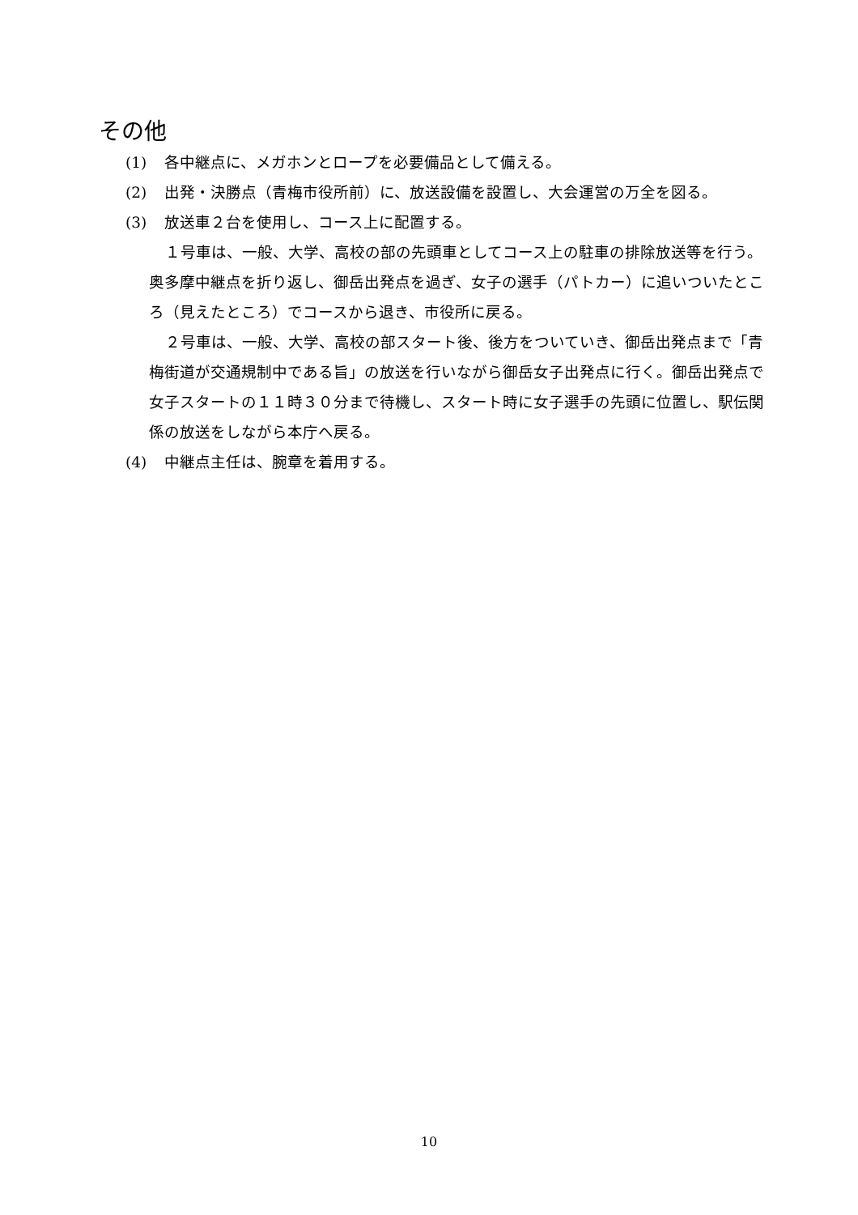その他
(1) 各中継点に、メガホンとロープを必要備品として備える。
(2) 出発・決勝点（青梅市役所前）に、放送設備を設置し、大会運営の万全を図る。
(3) 放送車２台を使用し、コース上に配置する。
１号車は、一般、大学、高校の部の先頭車としてコース上の駐車の排除放送等を行う。奥多摩中継点を折り返し、御岳出発点を過ぎ、女子の選手（パトカー）に追いついたところ（見えたところ）でコースから退き、市役所に戻る。
２号車は、一般、大学、高校の部スタート後、後方をついていき、御岳出発点まで「青梅街道が交通規制中である旨」の放送を行いながら御岳女子出発点に行く。御岳出発点で女子スタートの１１時３０分まで待機し、スタート時に女子選手の先頭に位置し、駅伝関係の放送をしながら本庁へ戻る。
(4) 中継点主任は、腕章を着用する。
10